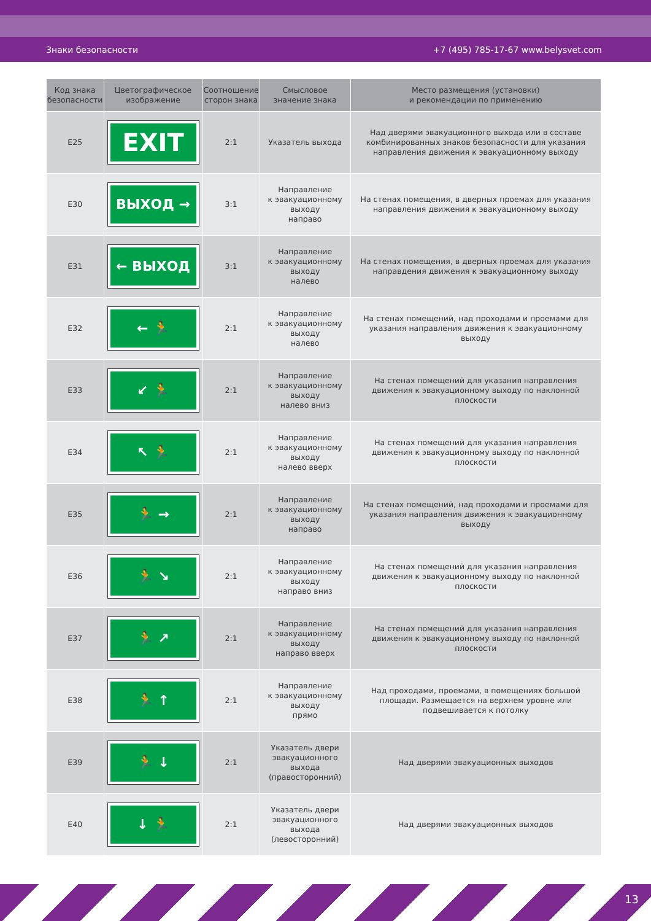Знаки безопасности +7 (495) 785-17-67 www.belysvet.com
| Код знака безопасности | Цветографическое изображение | Соотношение сторон знака | Смысловое значение знака | Место размещения (установки) и рекомендации по применению |
| --- | --- | --- | --- | --- |
| E25 | EXIT | 2:1 | Указатель выхода | Над дверями эвакуационного выхода или в составе комбинированных знаков безопасности для указания направления движения к эвакуационному выходу |
| E30 | ВЫХОД → | 3:1 | Направление к эвакуационному выходу направо | На стенах помещения, в дверных проемах для указания направления движения к эвакуационному выходу |
| E31 | ← ВЫХОД | 3:1 | Направление к эвакуационному выходу налево | На стенах помещения, в дверных проемах для указания направдения движения к эвакуационному выходу |
| E32 | ← 🏃 | 2:1 | Направление к эвакуационному выходу налево | На стенах помещений, над проходами и проемами для указания направления движения к эвакуационному выходу |
| E33 | ↙ 🏃 | 2:1 | Направление к эвакуационному выходу налево вниз | На стенах помещений для указания направления движения к эвакуационному выходу по наклонной плоскости |
| E34 | ↖ 🏃 | 2:1 | Направление к эвакуационному выходу налево вверх | На стенах помещений для указания направления движения к эвакуационному выходу по наклонной плоскости |
| E35 | 🏃 → | 2:1 | Направление к эвакуационному выходу направо | На стенах помещений, над проходами и проемами для указания направления движения к эвакуационному выходу |
| E36 | 🏃 ↘ | 2:1 | Направление к эвакуационному выходу направо вниз | На стенах помещений для указания направления движения к эвакуационному выходу по наклонной плоскости |
| E37 | 🏃 ↗ | 2:1 | Направление к эвакуационному выходу направо вверх | На стенах помещений для указания направления движения к эвакуационному выходу по наклонной плоскости |
| E38 | 🏃 ↑ | 2:1 | Направление к эвакуационному выходу прямо | Над проходами, проемами, в помещениях большой площади. Размещается на верхнем уровне или подвешивается к потолку |
| E39 | 🏃 ↓ | 2:1 | Указатель двери эвакуационного выхода (правосторонний) | Над дверями эвакуационных выходов |
| E40 | ↓ 🏃 | 2:1 | Указатель двери эвакуационного выхода (левосторонний) | Над дверями эвакуационных выходов |
13